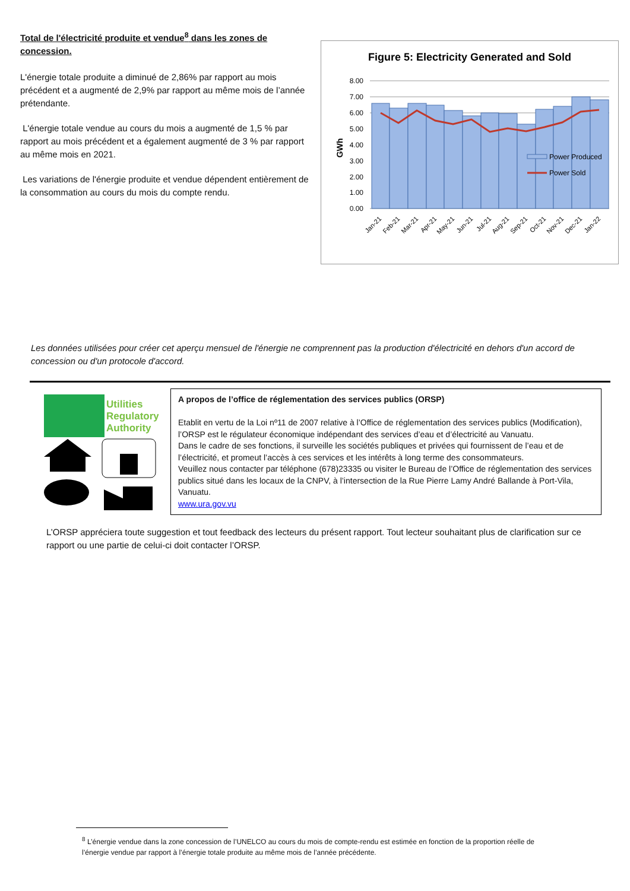Total de l'électricité produite et vendue<sup>8</sup> dans les zones de concession.
L'énergie totale produite a diminué de 2,86% par rapport au mois précédent et a augmenté de 2,9% par rapport au même mois de l’année prétendante.
L'énergie totale vendue au cours du mois a augmenté de 1,5 % par rapport au mois précédent et a également augmenté de 3 % par rapport au même mois en 2021.
Les variations de l'énergie produite et vendue dépendent entièrement de la consommation au cours du mois du compte rendu.
Figure 5: Electricity Generated and Sold
GWh
8.00
7.00
6.00
5.00
4.00
3.00
2.00
1.00
0.00
Power Produced
Power Sold
Jan-21
Feb-21
Mar-21
Apr-21
May-21
Jun-21
Jul-21
Aug-21
Sep-21
Oct-21
Nov-21
Dec-21
Jan-22
Les données utilisées pour créer cet aperçu mensuel de l'énergie ne comprennent pas la production d'électricité en dehors d'un accord de concession ou d'un protocole d'accord.
Utilities
Regulatory
Authority
A propos de l’office de réglementation des services publics (ORSP)
Etablit en vertu de la Loi nº11 de 2007 relative à l’Office de réglementation des services publics (Modification), l’ORSP est le régulateur économique indépendant des services d’eau et d’électricité au Vanuatu.
Dans le cadre de ses fonctions, il surveille les sociétés publiques et privées qui fournissent de l’eau et de l’électricité, et promeut l’accès à ces services et les intérêts à long terme des consommateurs.
Veuillez nous contacter par téléphone (678)23335 ou visiter le Bureau de l’Office de réglementation des services publics situé dans les locaux de la CNPV, à l’intersection de la Rue Pierre Lamy André Ballande à Port-Vila, Vanuatu.
www.ura.gov.vu
L’ORSP appréciera toute suggestion et tout feedback des lecteurs du présent rapport. Tout lecteur souhaitant plus de clarification sur ce rapport ou une partie de celui-ci doit contacter l’ORSP.
<sup>8</sup> L’énergie vendue dans la zone concession de l’UNELCO au cours du mois de compte-rendu est estimée en fonction de la proportion réelle de l’énergie vendue par rapport à l’énergie totale produite au même mois de l’année précédente.